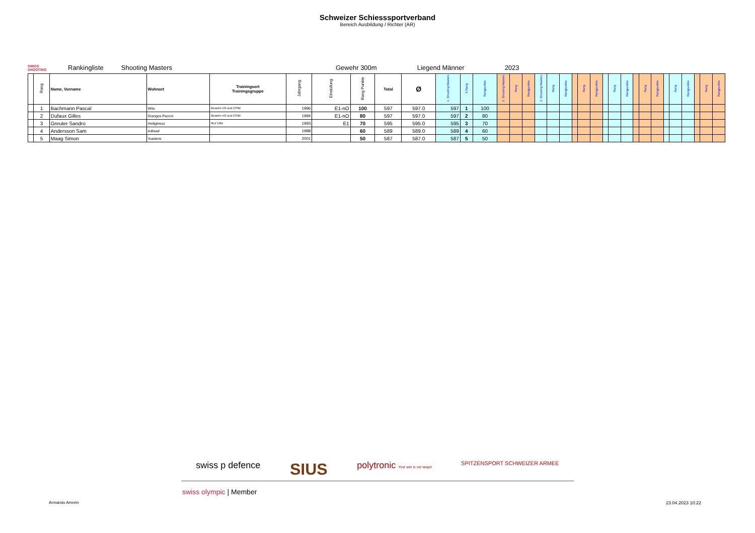Schweizer Schiesssportverband
Bereich Ausbildung / Richter (AR)
SWISS SHOOTING
Rankingliste Shooting Masters Gewehr 300m Liegend Männer 2023
| | Rang | Name, Vorname | Wohnort | Trainingsort Trainingsgruppe | Jahrgang | Einstufung | Rang Punkte | Total | Ø | 1. Shooting Masters | 5 Rang | Rangpunkte | 2. Shooting Masters | Rang | Rangpunkte | 3. Shooting Masters | Rang | Rangpunkte | | Rang | Rangpunkte | | Rang | Rangpunkte | | Rang | Rangpunkte | | Rang | Rangpunkte | | Rang | Rangpunkte |
| --- | --- | --- | --- | --- | --- | --- | --- | --- | --- | --- | --- | --- | --- | --- | --- | --- | --- | --- | --- | --- | --- | --- | --- | --- | --- | --- | --- | --- | --- | --- | --- | --- | --- |
| | 1 | Bachmann Pascal | Wila | Gewehr nO und CISM | 1996 | E1-nO | 100 | 597 | 597.0 | 597 | 1 | 100 | | | | | | | | | | | | | | | | | | | | | |
| | 2 | Dufaux Gilles | Granges-Paccot | Gewehr nO und CISM | 1994 | E1-nO | 80 | 597 | 597.0 | 597 | 2 | 80 | | | | | | | | | | | | | | | | | | | | | |
| | 3 | Greuter Sandro | Heiligkreuz | NLZ Elite | 1993 | E1 | 70 | 595 | 595.0 | 595 | 3 | 70 | | | | | | | | | | | | | | | | | | | | | |
| | 4 | Andersson Sam | Adliswil | | 1988 | | 60 | 589 | 589.0 | 589 | 4 | 60 | | | | | | | | | | | | | | | | | | | | | |
| | 5 | Maag Simon | Vuadens | | 2001 | | 50 | 587 | 587.0 | 587 | 5 | 50 | | | | | | | | | | | | | | | | | | | | | |
swiss p defence SIUS polytronic Your aim is our target SPITZENSPORT SCHWEIZER ARMEE
swiss olympic | Member
Armando Amrein 23.04.2023 10:22